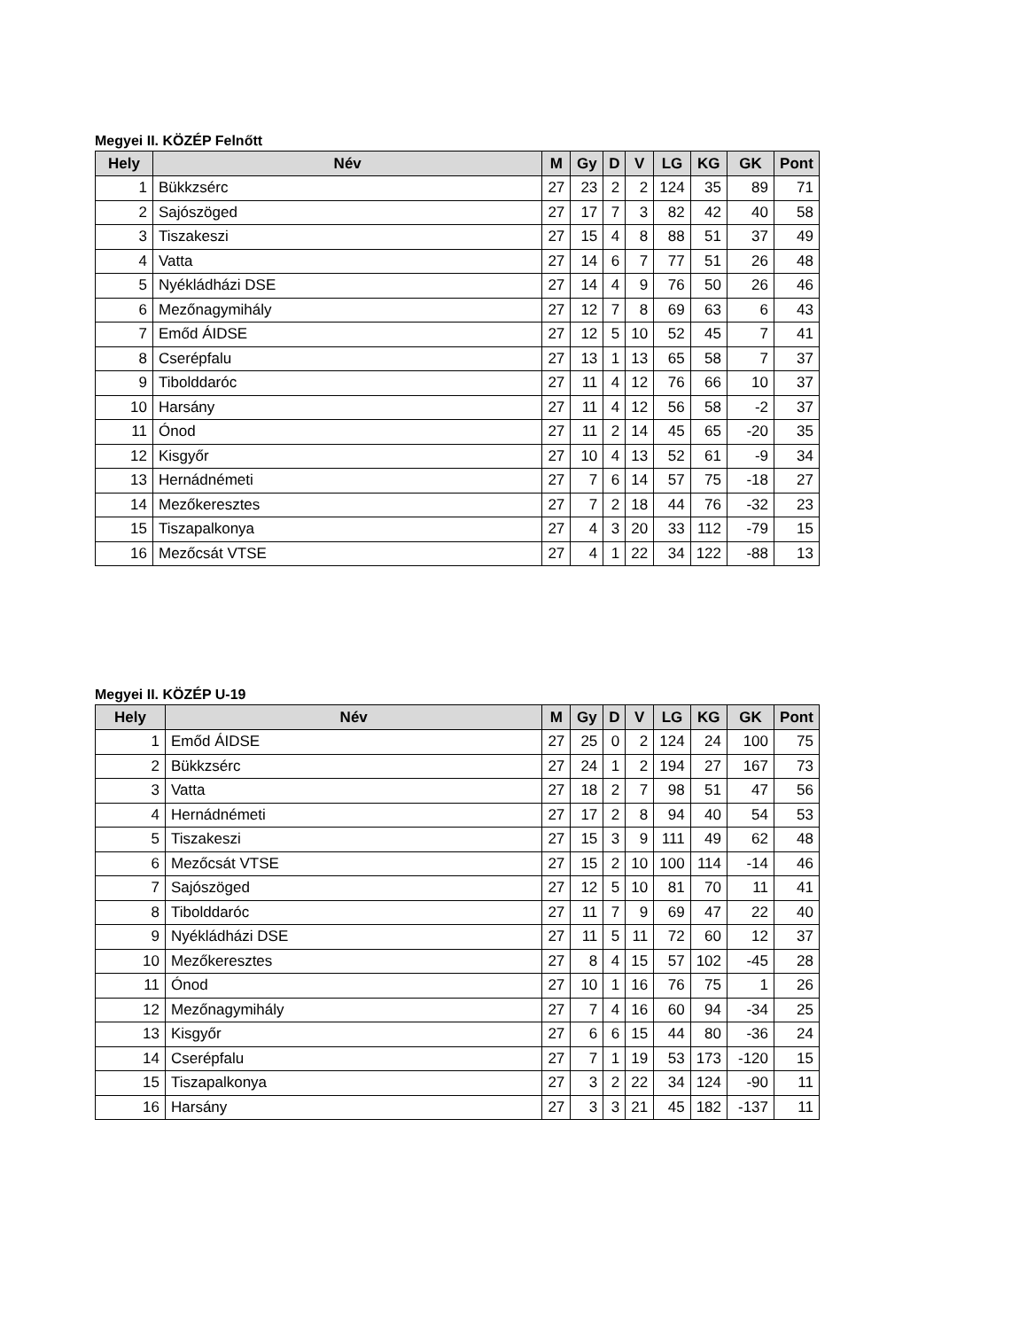Megyei II. KÖZÉP Felnőtt
| Hely | Név | M | Gy | D | V | LG | KG | GK | Pont |
| --- | --- | --- | --- | --- | --- | --- | --- | --- | --- |
| 1 | Bükkzsérc | 27 | 23 | 2 | 2 | 124 | 35 | 89 | 71 |
| 2 | Sajószöged | 27 | 17 | 7 | 3 | 82 | 42 | 40 | 58 |
| 3 | Tiszakeszi | 27 | 15 | 4 | 8 | 88 | 51 | 37 | 49 |
| 4 | Vatta | 27 | 14 | 6 | 7 | 77 | 51 | 26 | 48 |
| 5 | Nyékládházi DSE | 27 | 14 | 4 | 9 | 76 | 50 | 26 | 46 |
| 6 | Mezőnagymihály | 27 | 12 | 7 | 8 | 69 | 63 | 6 | 43 |
| 7 | Emőd ÁIDSE | 27 | 12 | 5 | 10 | 52 | 45 | 7 | 41 |
| 8 | Cserépfalu | 27 | 13 | 1 | 13 | 65 | 58 | 7 | 37 |
| 9 | Tibolddaróc | 27 | 11 | 4 | 12 | 76 | 66 | 10 | 37 |
| 10 | Harsány | 27 | 11 | 4 | 12 | 56 | 58 | -2 | 37 |
| 11 | Ónod | 27 | 11 | 2 | 14 | 45 | 65 | -20 | 35 |
| 12 | Kisgyőr | 27 | 10 | 4 | 13 | 52 | 61 | -9 | 34 |
| 13 | Hernádnémeti | 27 | 7 | 6 | 14 | 57 | 75 | -18 | 27 |
| 14 | Mezőkeresztes | 27 | 7 | 2 | 18 | 44 | 76 | -32 | 23 |
| 15 | Tiszapalkonya | 27 | 4 | 3 | 20 | 33 | 112 | -79 | 15 |
| 16 | Mezőcsát VTSE | 27 | 4 | 1 | 22 | 34 | 122 | -88 | 13 |
Megyei II. KÖZÉP U-19
| Hely | Név | M | Gy | D | V | LG | KG | GK | Pont |
| --- | --- | --- | --- | --- | --- | --- | --- | --- | --- |
| 1 | Emőd ÁIDSE | 27 | 25 | 0 | 2 | 124 | 24 | 100 | 75 |
| 2 | Bükkzsérc | 27 | 24 | 1 | 2 | 194 | 27 | 167 | 73 |
| 3 | Vatta | 27 | 18 | 2 | 7 | 98 | 51 | 47 | 56 |
| 4 | Hernádnémeti | 27 | 17 | 2 | 8 | 94 | 40 | 54 | 53 |
| 5 | Tiszakeszi | 27 | 15 | 3 | 9 | 111 | 49 | 62 | 48 |
| 6 | Mezőcsát VTSE | 27 | 15 | 2 | 10 | 100 | 114 | -14 | 46 |
| 7 | Sajószöged | 27 | 12 | 5 | 10 | 81 | 70 | 11 | 41 |
| 8 | Tibolddaróc | 27 | 11 | 7 | 9 | 69 | 47 | 22 | 40 |
| 9 | Nyékládházi DSE | 27 | 11 | 5 | 11 | 72 | 60 | 12 | 37 |
| 10 | Mezőkeresztes | 27 | 8 | 4 | 15 | 57 | 102 | -45 | 28 |
| 11 | Ónod | 27 | 10 | 1 | 16 | 76 | 75 | 1 | 26 |
| 12 | Mezőnagymihály | 27 | 7 | 4 | 16 | 60 | 94 | -34 | 25 |
| 13 | Kisgyőr | 27 | 6 | 6 | 15 | 44 | 80 | -36 | 24 |
| 14 | Cserépfalu | 27 | 7 | 1 | 19 | 53 | 173 | -120 | 15 |
| 15 | Tiszapalkonya | 27 | 3 | 2 | 22 | 34 | 124 | -90 | 11 |
| 16 | Harsány | 27 | 3 | 3 | 21 | 45 | 182 | -137 | 11 |